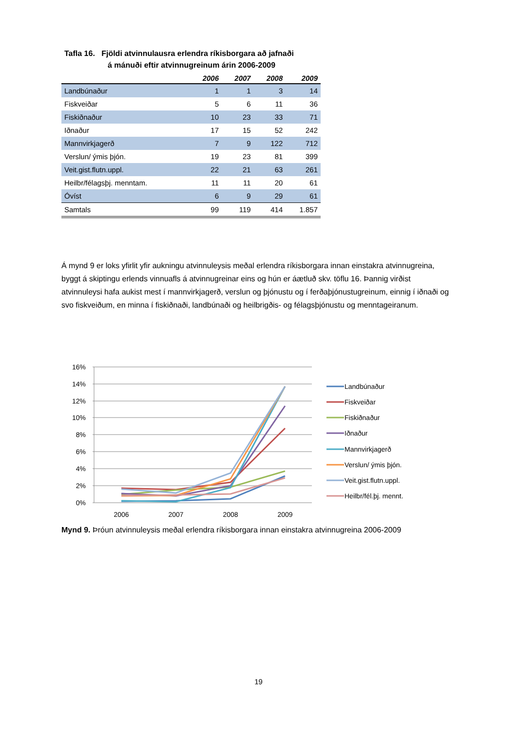Tafla 16. Fjöldi atvinnulausra erlendra ríkisborgara að jafnaði
á mánuði eftir atvinnugreinum árin 2006-2009
| | 2006 | 2007 | 2008 | 2009 |
| --- | --- | --- | --- | --- |
| Landbúnaður | 1 | 1 | 3 | 14 |
| Fiskveiðar | 5 | 6 | 11 | 36 |
| Fiskiðnaður | 10 | 23 | 33 | 71 |
| Iðnaður | 17 | 15 | 52 | 242 |
| Mannvirkjagerð | 7 | 9 | 122 | 712 |
| Verslun/ ýmis þjón. | 19 | 23 | 81 | 399 |
| Veit.gist.flutn.uppl. | 22 | 21 | 63 | 261 |
| Heilbr/félagsþj. menntam. | 11 | 11 | 20 | 61 |
| Óvíst | 6 | 9 | 29 | 61 |
| Samtals | 99 | 119 | 414 | 1.857 |
Á mynd 9 er loks yfirlit yfir aukningu atvinnuleysis meðal erlendra ríkisborgara innan einstakra atvinnugreina, byggt á skiptingu erlends vinnuafls á atvinnugreinar eins og hún er áætluð skv. töflu 16. Þannig virðist atvinnuleysi hafa aukist mest í mannvirkjagerð, verslun og þjónustu og í ferðaþjónustugreinum, einnig í iðnaði og svo fiskveiðum, en minna í fiskiðnaði, landbúnaði og heilbrigðis- og félagsþjónustu og menntageiranum.
16%
14%
12%
10%
8%
6%
4%
2%
0%
2006
2007
2008
2009
Landbúnaður
Fiskveiðar
Fiskiðnaður
Iðnaður
Mannvirkjagerð
Verslun/ ýmis þjón.
Veit.gist.flutn.uppl.
Heilbr/fél.þj. mennt.
Mynd 9. Þróun atvinnuleysis meðal erlendra ríkisborgara innan einstakra atvinnugreina 2006-2009
19